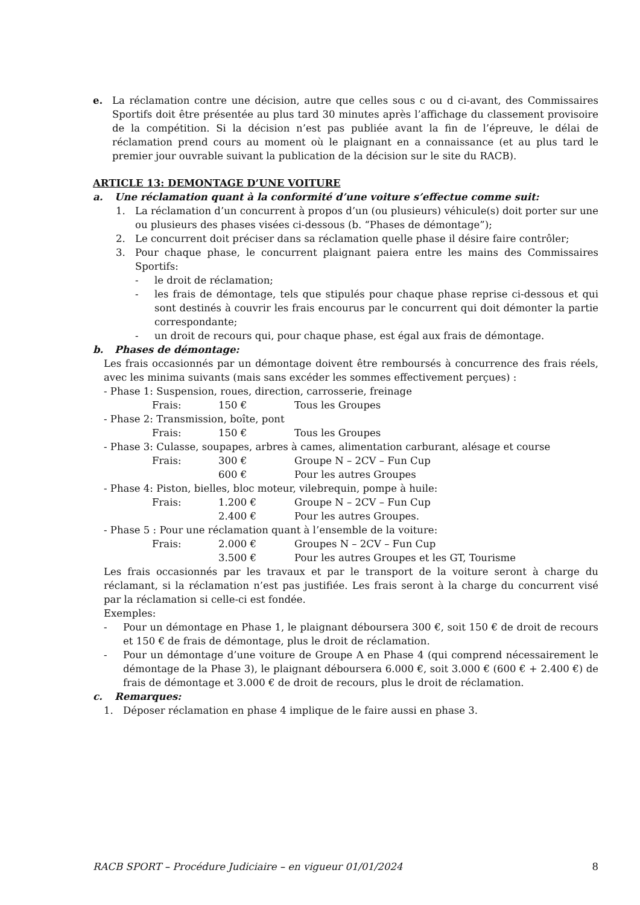e. La réclamation contre une décision, autre que celles sous c ou d ci-avant, des Commissaires Sportifs doit être présentée au plus tard 30 minutes après l’affichage du classement provisoire de la compétition. Si la décision n’est pas publiée avant la fin de l’épreuve, le délai de réclamation prend cours au moment où le plaignant en a connaissance (et au plus tard le premier jour ouvrable suivant la publication de la décision sur le site du RACB).
ARTICLE 13: DEMONTAGE D’UNE VOITURE
a. Une réclamation quant à la conformité d’une voiture s’effectue comme suit:
1. La réclamation d’un concurrent à propos d’un (ou plusieurs) véhicule(s) doit porter sur une ou plusieurs des phases visées ci-dessous (b. “Phases de démontage”);
2. Le concurrent doit préciser dans sa réclamation quelle phase il désire faire contrôler;
3. Pour chaque phase, le concurrent plaignant paiera entre les mains des Commissaires Sportifs:
- le droit de réclamation;
- les frais de démontage, tels que stipulés pour chaque phase reprise ci-dessous et qui sont destinés à couvrir les frais encourus par le concurrent qui doit démonter la partie correspondante;
- un droit de recours qui, pour chaque phase, est égal aux frais de démontage.
b. Phases de démontage:
Les frais occasionnés par un démontage doivent être remboursés à concurrence des frais réels, avec les minima suivants (mais sans excéder les sommes effectivement perçues) :
- Phase 1: Suspension, roues, direction, carrosserie, freinage
Frais: 150 € Tous les Groupes
- Phase 2: Transmission, boîte, pont
Frais: 150 € Tous les Groupes
- Phase 3: Culasse, soupapes, arbres à cames, alimentation carburant, alésage et course
Frais: 300 € Groupe N – 2CV – Fun Cup
600 € Pour les autres Groupes
- Phase 4: Piston, bielles, bloc moteur, vilebrequin, pompe à huile:
Frais: 1.200 € Groupe N – 2CV – Fun Cup
2.400 € Pour les autres Groupes.
- Phase 5 : Pour une réclamation quant à l’ensemble de la voiture:
Frais: 2.000 € Groupes N – 2CV – Fun Cup
3.500 € Pour les autres Groupes et les GT, Tourisme
Les frais occasionnés par les travaux et par le transport de la voiture seront à charge du réclamant, si la réclamation n’est pas justifiée. Les frais seront à la charge du concurrent visé par la réclamation si celle-ci est fondée.
Exemples:
- Pour un démontage en Phase 1, le plaignant déboursera 300 €, soit 150 € de droit de recours et 150 € de frais de démontage, plus le droit de réclamation.
- Pour un démontage d’une voiture de Groupe A en Phase 4 (qui comprend nécessairement le démontage de la Phase 3), le plaignant déboursera 6.000 €, soit 3.000 € (600 € + 2.400 €) de frais de démontage et 3.000 € de droit de recours, plus le droit de réclamation.
c. Remarques:
1. Déposer réclamation en phase 4 implique de le faire aussi en phase 3.
RACB SPORT – Procédure Judiciaire – en vigueur 01/01/2024 8